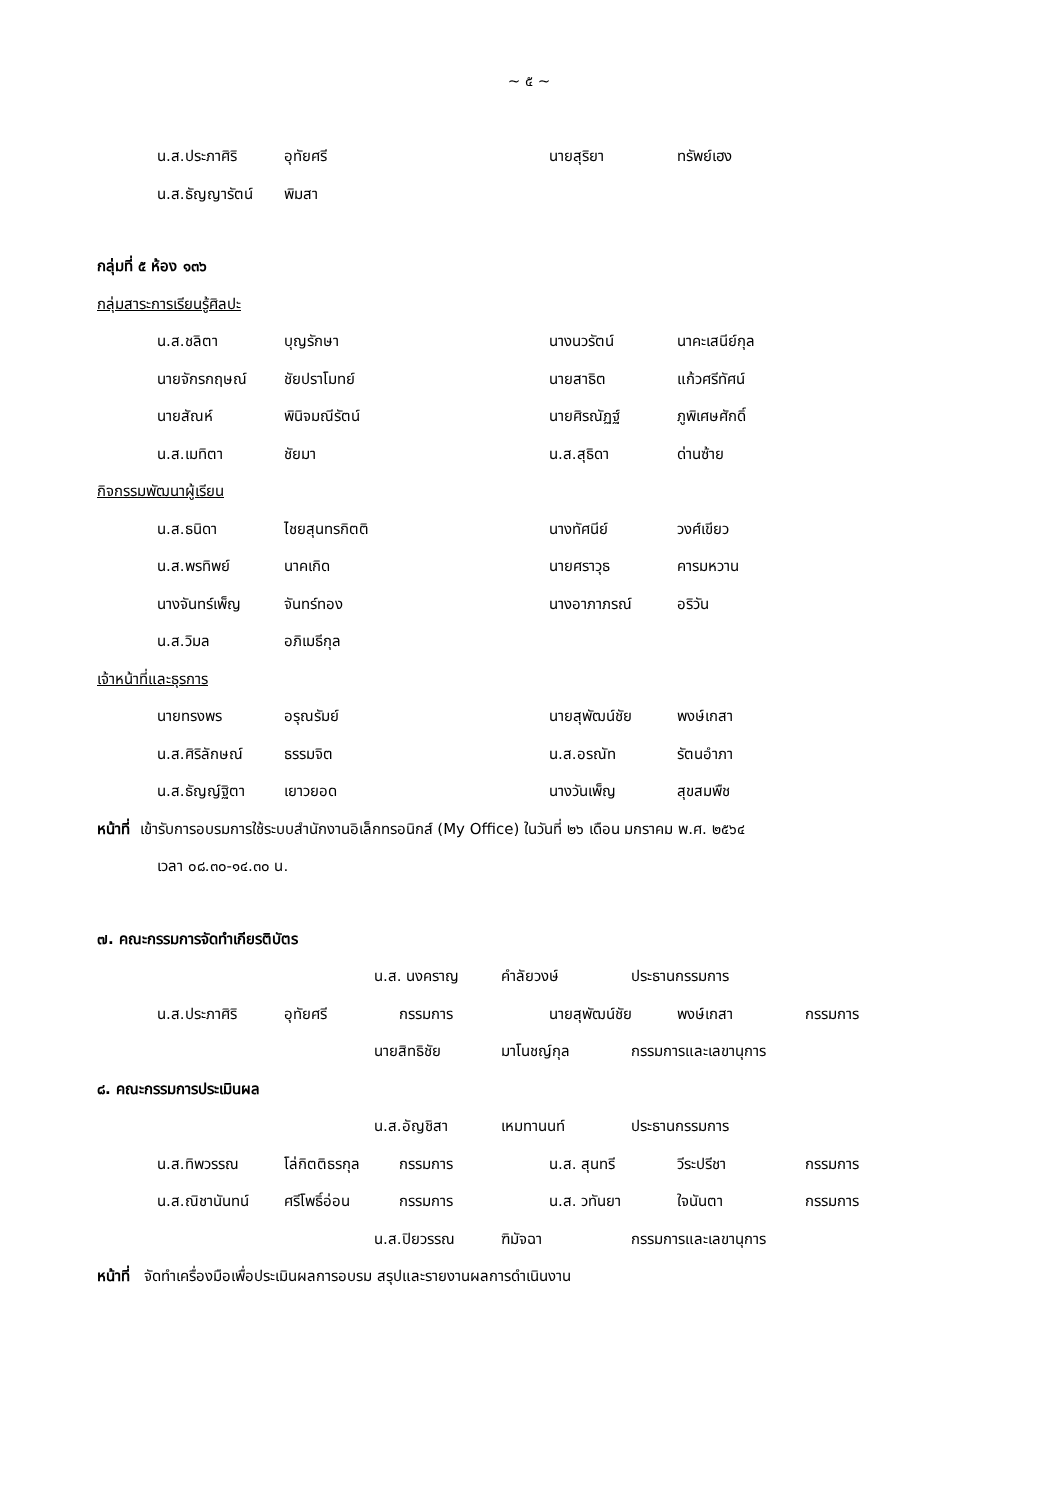~ ๕ ~
น.ส.ประภาศิริ อุทัยศรี นายสุริยา ทรัพย์เฮง
น.ส.ธัญญารัตน์ พิมสา
กลุ่มที่ ๕ ห้อง ๑๓๖
กลุ่มสาระการเรียนรู้ศิลปะ
น.ส.ชลิตา บุญรักษา นางนวรัตน์ นาคะเสนีย์กุล
นายจักรกฤษณ์ ชัยปราโมทย์ นายสาธิต แก้วศรีทัศน์
นายสัณห์ พินิจมณีรัตน์ นายศิรณัฏฐ์ ภูพิเศษศักดิ์
น.ส.เมทิตา ชัยมา น.ส.สุธิดา ด่านซ้าย
กิจกรรมพัฒนาผู้เรียน
น.ส.ธนิดา ไชยสุนทรกิตติ นางทัศนีย์ วงศ์เขียว
น.ส.พรทิพย์ นาคเกิด นายศราวุธ คารมหวาน
นางจันทร์เพ็ญ จันทร์ทอง นางอาภาภรณ์ อริวัน
น.ส.วิมล อภิเมธีกุล
เจ้าหน้าที่และธุรการ
นายทรงพร อรุณรัมย์ นายสุพัฒน์ชัย พงษ์เกสา
น.ส.ศิริลักษณ์ ธรรมจิต น.ส.อรณัท รัตนอำภา
น.ส.ธัญญ์ฐิตา เยาวยอด นางวันเพ็ญ สุขสมพืช
หน้าที่ เข้ารับการอบรมการใช้ระบบสำนักงานอิเล็กทรอนิกส์ (My Office) ในวันที่ ๒๖ เดือน มกราคม พ.ศ. ๒๕๖๔
เวลา ๐๘.๓๐-๑๔.๓๐ น.
๗. คณะกรรมการจัดทำเกียรติบัตร
น.ส. นงคราญ คำลัยวงษ์ ประธานกรรมการ
น.ส.ประภาศิริ อุทัยศรี กรรมการ นายสุพัฒน์ชัย พงษ์เกสา กรรมการ
นายสิทธิชัย มาโนชญ์กุล กรรมการและเลขานุการ
๘. คณะกรรมการประเมินผล
น.ส.อัญชิสา เหมทานนท์ ประธานกรรมการ
น.ส.ทิพวรรณ โล่กิตติธรกุล กรรมการ น.ส. สุนทรี วีระปรีชา กรรมการ
น.ส.ณิชานันทน์ ศรีโพธิ์อ่อน กรรมการ น.ส. วทันยา ใจนันตา กรรมการ
น.ส.ปิยวรรณ ฑิมัจฉา กรรมการและเลขานุการ
หน้าที่ จัดทำเครื่องมือเพื่อประเมินผลการอบรม สรุปและรายงานผลการดำเนินงาน